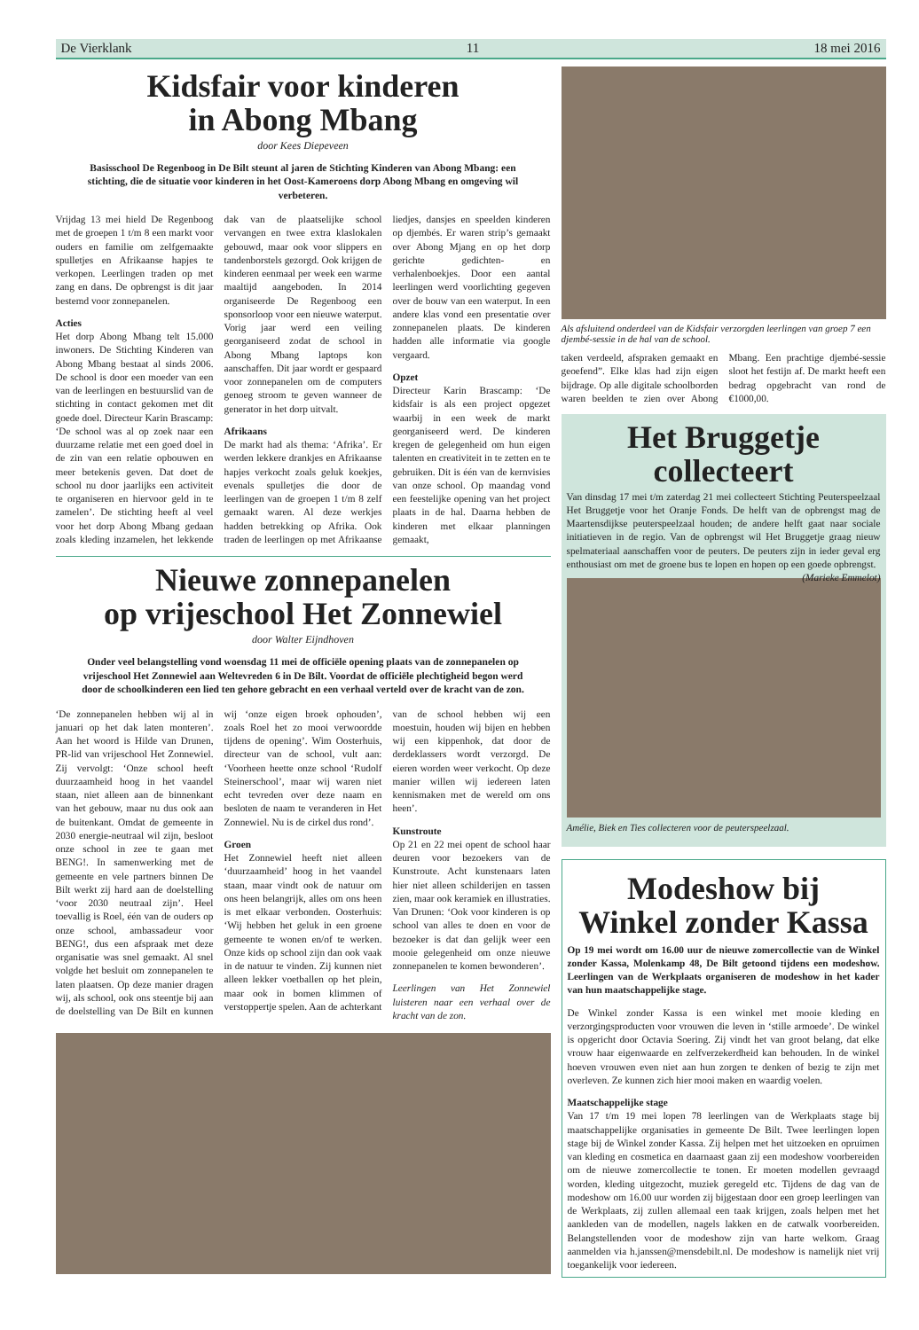De Vierklank 11 18 mei 2016
Kidsfair voor kinderen
in Abong Mbang
door Kees Diepeveen
Basisschool De Regenboog in De Bilt steunt al jaren de Stichting Kinderen van Abong Mbang: een stichting, die de situatie voor kinderen in het Oost-Kameroens dorp Abong Mbang en omgeving wil verbeteren.
Vrijdag 13 mei hield De Regenboog met de groepen 1 t/m 8 een markt voor ouders en familie om zelfgemaakte spulletjes en Afrikaanse hapjes te verkopen. Leerlingen traden op met zang en dans. De opbrengst is dit jaar bestemd voor zonnepanelen.
Acties
Het dorp Abong Mbang telt 15.000 inwoners. De Stichting Kinderen van Abong Mbang bestaat al sinds 2006. De school is door een moeder van een van de leerlingen en bestuurslid van de stichting in contact gekomen met dit goede doel. Directeur Karin Brascamp: ‘De school was al op zoek naar een duurzame relatie met een goed doel in de zin van een relatie opbouwen en meer betekenis geven. Dat doet de school nu door jaarlijks een activiteit te organiseren en hiervoor geld in te zamelen’. De stichting heeft al veel voor het dorp Abong Mbang gedaan zoals kleding inzamelen, het lekkende dak van de plaatselijke school vervangen en twee extra klaslokalen gebouwd, maar ook voor slippers en tandenborstels gezorgd. Ook krijgen de kinderen eenmaal per week een warme maaltijd aangeboden. In 2014 organiseerde De Regenboog een sponsorloop voor een nieuwe waterput. Vorig jaar werd een veiling georganiseerd zodat de school in Abong Mbang laptops kon aanschaffen. Dit jaar wordt er gespaard voor zonnepanelen om de computers genoeg stroom te geven wanneer de generator in het dorp uitvalt.
Afrikaans
De markt had als thema: ‘Afrika’. Er werden lekkere drankjes en Afrikaanse hapjes verkocht zoals geluk koekjes, evenals spulletjes die door de leerlingen van de groepen 1 t/m 8 zelf gemaakt waren. Al deze werkjes hadden betrekking op Afrika. Ook traden de leerlingen op met Afrikaanse liedjes, dansjes en speelden kinderen op djembés. Er waren strip’s gemaakt over Abong Mjang en op het dorp gerichte gedichten- en verhalenboekjes. Door een aantal leerlingen werd voorlichting gegeven over de bouw van een waterput. In een andere klas vond een presentatie over zonnepanelen plaats. De kinderen hadden alle informatie via google vergaard.
Opzet
Directeur Karin Brascamp: ‘De kidsfair is als een project opgezet waarbij in een week de markt georganiseerd werd. De kinderen kregen de gelegenheid om hun eigen talenten en creativiteit in te zetten en te gebruiken. Dit is één van de kernvisies van onze school. Op maandag vond een feestelijke opening van het project plaats in de hal. Daarna hebben de kinderen met elkaar planningen gemaakt,
Nieuwe zonnepanelen
op vrijeschool Het Zonnewiel
door Walter Eijndhoven
Onder veel belangstelling vond woensdag 11 mei de officiële opening plaats van de zonnepanelen op vrijeschool Het Zonnewiel aan Weltevreden 6 in De Bilt. Voordat de officiële plechtigheid begon werd door de schoolkinderen een lied ten gehore gebracht en een verhaal verteld over de kracht van de zon.
‘De zonnepanelen hebben wij al in januari op het dak laten monteren’. Aan het woord is Hilde van Drunen, PR-lid van vrijeschool Het Zonnewiel. Zij vervolgt: ‘Onze school heeft duurzaamheid hoog in het vaandel staan, niet alleen aan de binnenkant van het gebouw, maar nu dus ook aan de buitenkant. Omdat de gemeente in 2030 energie-neutraal wil zijn, besloot onze school in zee te gaan met BENG!. In samenwerking met de gemeente en vele partners binnen De Bilt werkt zij hard aan de doelstelling ‘voor 2030 neutraal zijn’. Heel toevallig is Roel, één van de ouders op onze school, ambassadeur voor BENG!, dus een afspraak met deze organisatie was snel gemaakt. Al snel volgde het besluit om zonnepanelen te laten plaatsen. Op deze manier dragen wij, als school, ook ons steentje bij aan de doelstelling van De Bilt en kunnen wij ‘onze eigen broek ophouden’, zoals Roel het zo mooi verwoordde tijdens de opening’. Wim Oosterhuis, directeur van de school, vult aan: ‘Voorheen heette onze school ‘Rudolf Steinerschool’, maar wij waren niet echt tevreden over deze naam en besloten de naam te veranderen in Het Zonnewiel. Nu is de cirkel dus rond’.
Groen
Het Zonnewiel heeft niet alleen ‘duurzaamheid’ hoog in het vaandel staan, maar vindt ook de natuur om ons heen belangrijk, alles om ons heen is met elkaar verbonden. Oosterhuis: ‘Wij hebben het geluk in een groene gemeente te wonen en/of te werken. Onze kids op school zijn dan ook vaak in de natuur te vinden. Zij kunnen niet alleen lekker voetballen op het plein, maar ook in bomen klimmen of verstoppertje spelen. Aan de achterkant van de school hebben wij een moestuin, houden wij bijen en hebben wij een kippenhok, dat door de derdeklassers wordt verzorgd. De eieren worden weer verkocht. Op deze manier willen wij iedereen laten kennismaken met de wereld om ons heen’.
Kunstroute
Op 21 en 22 mei opent de school haar deuren voor bezoekers van de Kunstroute. Acht kunstenaars laten hier niet alleen schilderijen en tassen zien, maar ook keramiek en illustraties. Van Drunen: ‘Ook voor kinderen is op school van alles te doen en voor de bezoeker is dat dan gelijk weer een mooie gelegenheid om onze nieuwe zonnepanelen te komen bewonderen’.
Leerlingen van Het Zonnewiel luisteren naar een verhaal over de kracht van de zon.
Als afsluitend onderdeel van de Kidsfair verzorgden leerlingen van groep 7 een djembé-sessie in de hal van de school.
taken verdeeld, afspraken gemaakt en geoefend”. Elke klas had zijn eigen bijdrage. Op alle digitale schoolborden waren beelden te zien over Abong Mbang. Een prachtige djembé-sessie sloot het festijn af. De markt heeft een bedrag opgebracht van rond de €1000,00.
Het Bruggetje collecteert
Van dinsdag 17 mei t/m zaterdag 21 mei collecteert Stichting Peuterspeelzaal Het Bruggetje voor het Oranje Fonds. De helft van de opbrengst mag de Maartensdijkse peuterspeelzaal houden; de andere helft gaat naar sociale initiatieven in de regio. Van de opbrengst wil Het Bruggetje graag nieuw spelmateriaal aanschaffen voor de peuters. De peuters zijn in ieder geval erg enthousiast om met de groene bus te lopen en hopen op een goede opbrengst. (Marieke Emmelot)
Amélie, Biek en Ties collecteren voor de peuterspeelzaal.
Modeshow bij
Winkel zonder Kassa
Op 19 mei wordt om 16.00 uur de nieuwe zomercollectie van de Winkel zonder Kassa, Molenkamp 48, De Bilt getoond tijdens een modeshow. Leerlingen van de Werkplaats organiseren de modeshow in het kader van hun maatschappelijke stage.
De Winkel zonder Kassa is een winkel met mooie kleding en verzorgingsproducten voor vrouwen die leven in ‘stille armoede’. De winkel is opgericht door Octavia Soering. Zij vindt het van groot belang, dat elke vrouw haar eigenwaarde en zelfverzekerdheid kan behouden. In de winkel hoeven vrouwen even niet aan hun zorgen te denken of bezig te zijn met overleven. Ze kunnen zich hier mooi maken en waardig voelen.
Maatschappelijke stage
Van 17 t/m 19 mei lopen 78 leerlingen van de Werkplaats stage bij maatschappelijke organisaties in gemeente De Bilt. Twee leerlingen lopen stage bij de Winkel zonder Kassa. Zij helpen met het uitzoeken en opruimen van kleding en cosmetica en daarnaast gaan zij een modeshow voorbereiden om de nieuwe zomercollectie te tonen. Er moeten modellen gevraagd worden, kleding uitgezocht, muziek geregeld etc. Tijdens de dag van de modeshow om 16.00 uur worden zij bijgestaan door een groep leerlingen van de Werkplaats, zij zullen allemaal een taak krijgen, zoals helpen met het aankleden van de modellen, nagels lakken en de catwalk voorbereiden. Belangstellenden voor de modeshow zijn van harte welkom. Graag aanmelden via h.janssen@mensdebilt.nl. De modeshow is namelijk niet vrij toegankelijk voor iedereen.